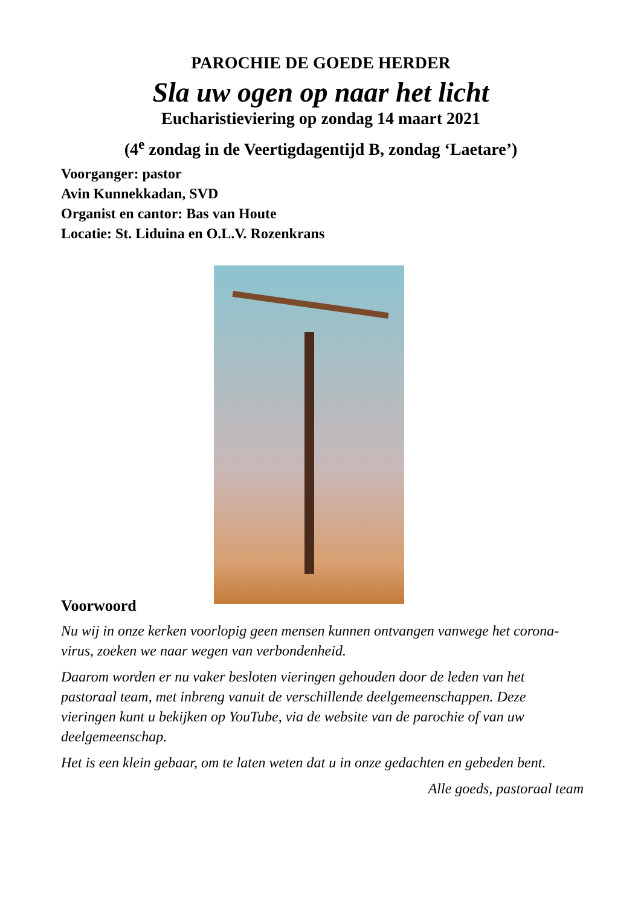PAROCHIE DE GOEDE HERDER
Sla uw ogen op naar het licht
Eucharistieviering op zondag 14 maart 2021
(4<sup>e</sup> zondag in de Veertigdagentijd B, zondag ‘Laetare’)
Voorganger: pastor
Avin Kunnekkadan, SVD
Organist en cantor: Bas van Houte
Locatie: St. Liduina en O.L.V. Rozenkrans
Voorwoord
Nu wij in onze kerken voorlopig geen mensen kunnen ontvangen vanwege het corona-virus, zoeken we naar wegen van verbondenheid.
Daarom worden er nu vaker besloten vieringen gehouden door de leden van het pastoraal team, met inbreng vanuit de verschillende deelgemeenschappen. Deze vieringen kunt u bekijken op YouTube, via de website van de parochie of van uw deelgemeenschap.
Het is een klein gebaar, om te laten weten dat u in onze gedachten en gebeden bent.
Alle goeds, pastoraal team